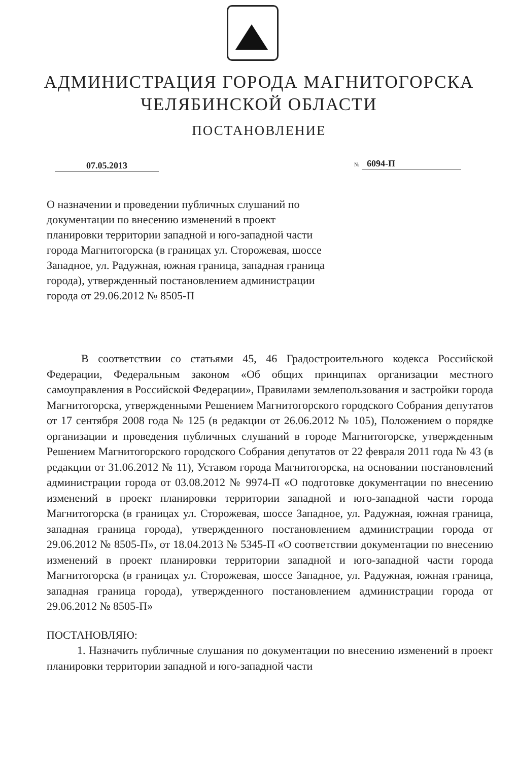АДМИНИСТРАЦИЯ ГОРОДА МАГНИТОГОРСКА
ЧЕЛЯБИНСКОЙ ОБЛАСТИ
ПОСТАНОВЛЕНИЕ
07.05.2013 № 6094-П
О назначении и проведении публичных слушаний по документации по внесению изменений в проект планировки территории западной и юго-западной части города Магнитогорска (в границах ул. Сторожевая, шоссе Западное, ул. Радужная, южная граница, западная граница города), утвержденный постановлением администрации города от 29.06.2012 № 8505-П
В соответствии со статьями 45, 46 Градостроительного кодекса Российской Федерации, Федеральным законом «Об общих принципах организации местного самоуправления в Российской Федерации», Правилами землепользования и застройки города Магнитогорска, утвержденными Решением Магнитогорского городского Собрания депутатов от 17 сентября 2008 года № 125 (в редакции от 26.06.2012 № 105), Положением о порядке организации и проведения публичных слушаний в городе Магнитогорске, утвержденным Решением Магнитогорского городского Собрания депутатов от 22 февраля 2011 года № 43 (в редакции от 31.06.2012 № 11), Уставом города Магнитогорска, на основании постановлений администрации города от 03.08.2012 № 9974-П «О подготовке документации по внесению изменений в проект планировки территории западной и юго-западной части города Магнитогорска (в границах ул. Сторожевая, шоссе Западное, ул. Радужная, южная граница, западная граница города), утвержденного постановлением администрации города от 29.06.2012 № 8505-П», от 18.04.2013 № 5345-П «О соответствии документации по внесению изменений в проект планировки территории западной и юго-западной части города Магнитогорска (в границах ул. Сторожевая, шоссе Западное, ул. Радужная, южная граница, западная граница города), утвержденного постановлением администрации города от 29.06.2012 № 8505-П»
ПОСТАНОВЛЯЮ:
1. Назначить публичные слушания по документации по внесению изменений в проект планировки территории западной и юго-западной части